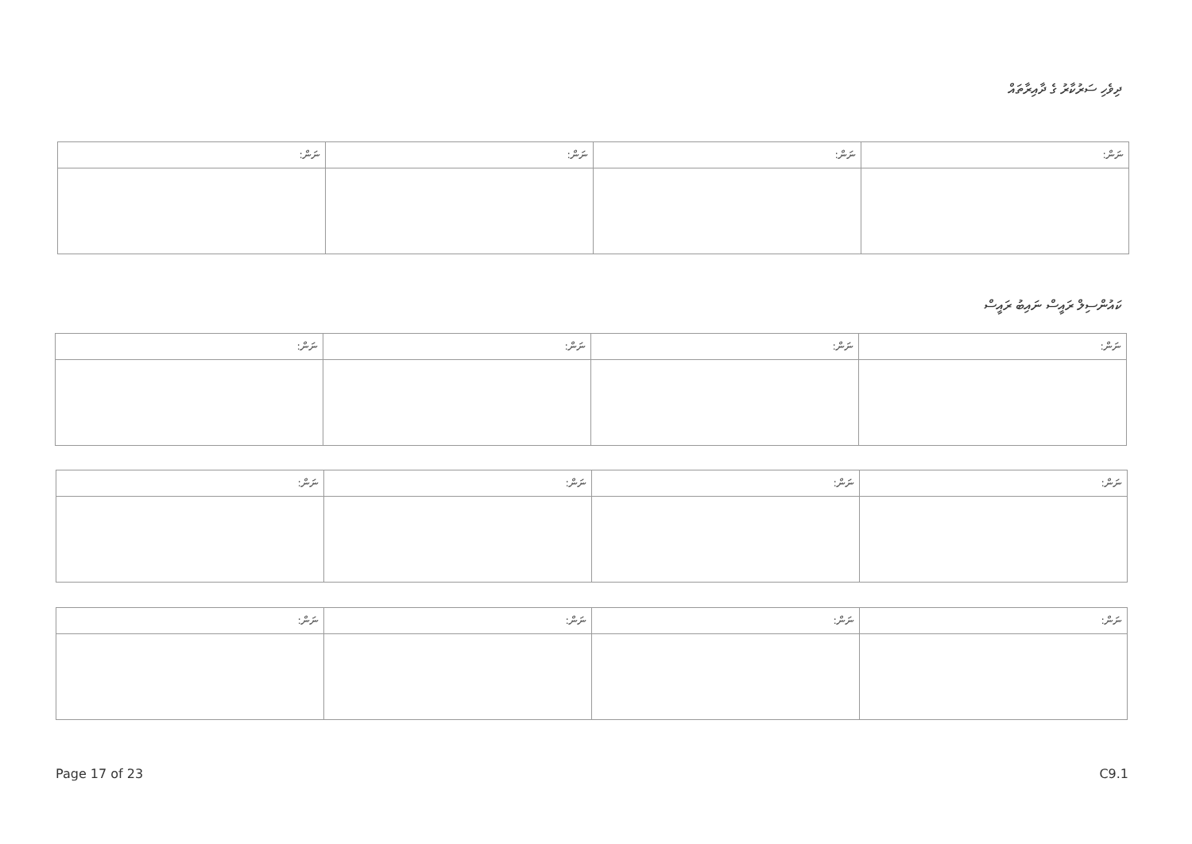ދިވެހި ސަރުކާރު ގެ ދާއިރާތައް
| ނަން: | ނަން: | ނަން: | ނަން: |
ކައުންސިލް ރައީސް ނައިބު ރައީސް
| ނަން: | ނަން: | ނަން: | ނަން: |
| ނަން: | ނަން: | ނަން: | ނަން: |
| ނަން: | ނަން: | ނަން: | ނަން: |
Page 17 of 23 C9.1